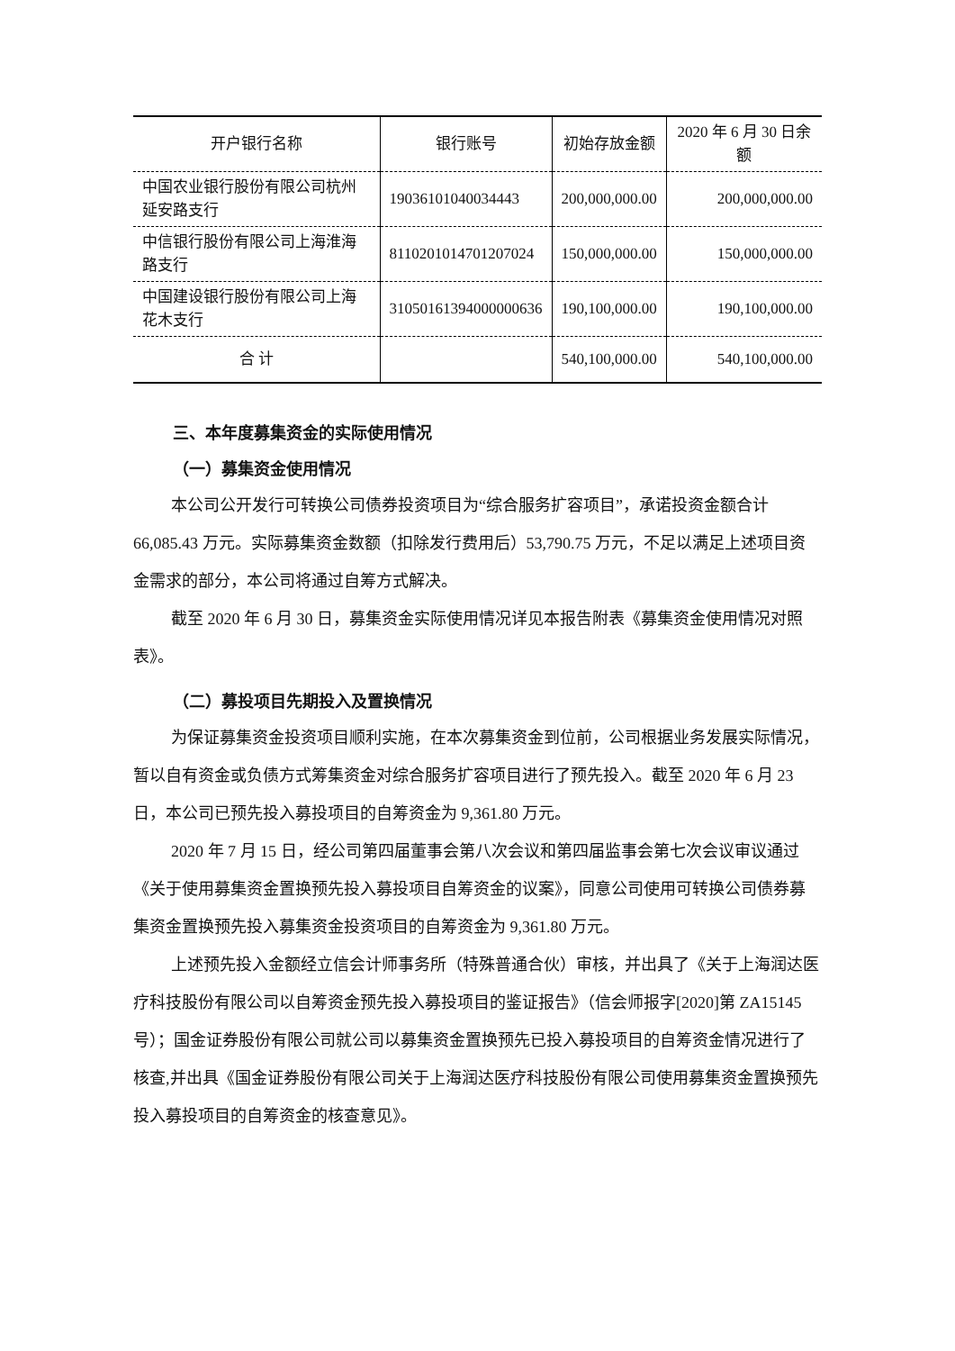| 开户银行名称 | 银行账号 | 初始存放金额 | 2020 年 6 月 30 日余额 |
| --- | --- | --- | --- |
| 中国农业银行股份有限公司杭州延安路支行 | 19036101040034443 | 200,000,000.00 | 200,000,000.00 |
| 中信银行股份有限公司上海淮海路支行 | 8110201014701207024 | 150,000,000.00 | 150,000,000.00 |
| 中国建设银行股份有限公司上海花木支行 | 31050161394000000636 | 190,100,000.00 | 190,100,000.00 |
| 合 计 | | 540,100,000.00 | 540,100,000.00 |
三、本年度募集资金的实际使用情况
（一）募集资金使用情况
本公司公开发行可转换公司债券投资项目为“综合服务扩容项目”，承诺投资金额合计 66,085.43 万元。实际募集资金数额（扣除发行费用后）53,790.75 万元，不足以满足上述项目资金需求的部分，本公司将通过自筹方式解决。
截至 2020 年 6 月 30 日，募集资金实际使用情况详见本报告附表《募集资金使用情况对照表》。
（二）募投项目先期投入及置换情况
为保证募集资金投资项目顺利实施，在本次募集资金到位前，公司根据业务发展实际情况，暂以自有资金或负债方式筹集资金对综合服务扩容项目进行了预先投入。截至 2020 年 6 月 23 日，本公司已预先投入募投项目的自筹资金为 9,361.80 万元。
2020 年 7 月 15 日，经公司第四届董事会第八次会议和第四届监事会第七次会议审议通过《关于使用募集资金置换预先投入募投项目自筹资金的议案》，同意公司使用可转换公司债券募集资金置换预先投入募集资金投资项目的自筹资金为 9,361.80 万元。
上述预先投入金额经立信会计师事务所（特殊普通合伙）审核，并出具了《关于上海润达医疗科技股份有限公司以自筹资金预先投入募投项目的鉴证报告》（信会师报字[2020]第 ZA15145 号）；国金证券股份有限公司就公司以募集资金置换预先已投入募投项目的自筹资金情况进行了核查,并出具《国金证券股份有限公司关于上海润达医疗科技股份有限公司使用募集资金置换预先投入募投项目的自筹资金的核查意见》。